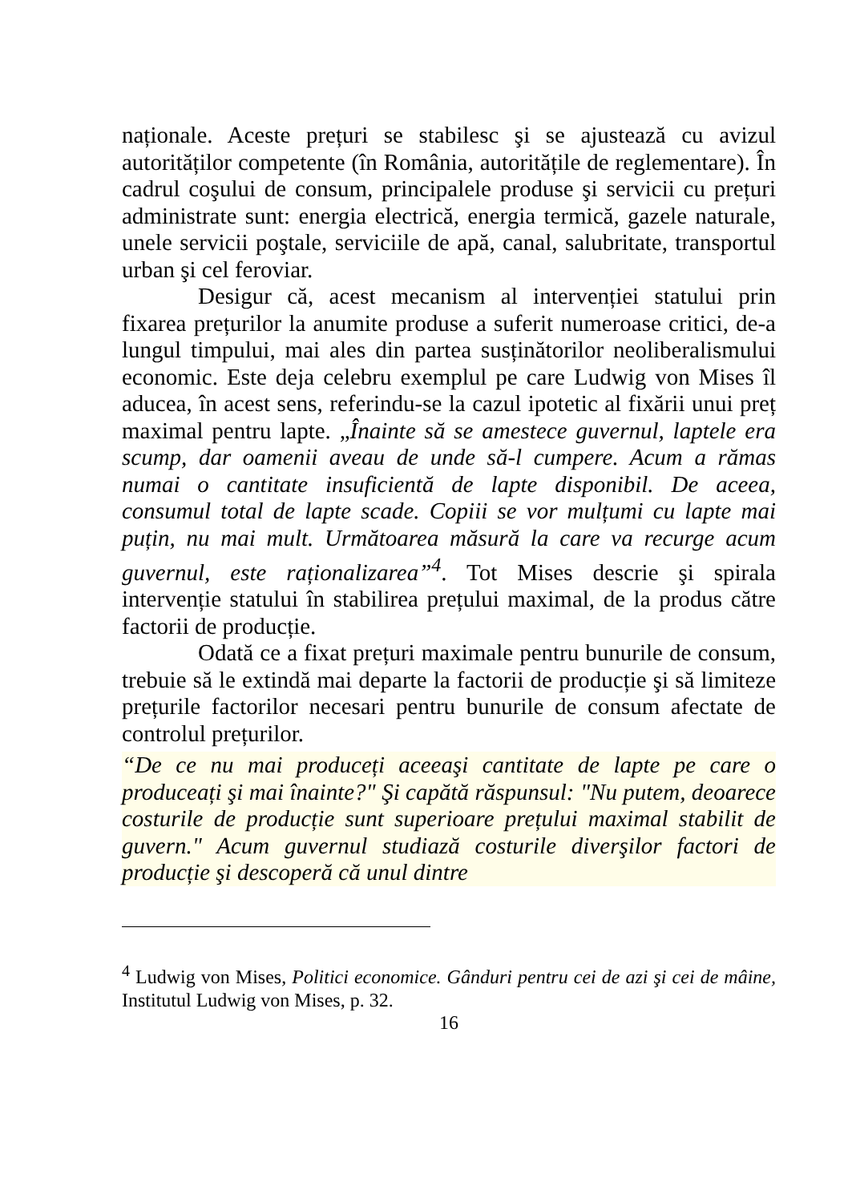naționale. Aceste prețuri se stabilesc şi se ajustează cu avizul autorităților competente (în România, autoritățile de reglementare). În cadrul coşului de consum, principalele produse şi servicii cu prețuri administrate sunt: energia electrică, energia termică, gazele naturale, unele servicii poştale, serviciile de apă, canal, salubritate, transportul urban şi cel feroviar.
Desigur că, acest mecanism al intervenției statului prin fixarea prețurilor la anumite produse a suferit numeroase critici, de-a lungul timpului, mai ales din partea susținătorilor neoliberalismului economic. Este deja celebru exemplul pe care Ludwig von Mises îl aducea, în acest sens, referindu-se la cazul ipotetic al fixării unui preț maximal pentru lapte. „Înainte să se amestece guvernul, laptele era scump, dar oamenii aveau de unde să-l cumpere. Acum a rămas numai o cantitate insuficientă de lapte disponibil. De aceea, consumul total de lapte scade. Copiii se vor mulțumi cu lapte mai puțin, nu mai mult. Următoarea măsură la care va recurge acum guvernul, este raționalizarea”<sup>4</sup>. Tot Mises descrie şi spirala intervenție statului în stabilirea prețului maximal, de la produs către factorii de producție.
Odată ce a fixat prețuri maximale pentru bunurile de consum, trebuie să le extindă mai departe la factorii de producție şi să limiteze prețurile factorilor necesari pentru bunurile de consum afectate de controlul prețurilor.
“De ce nu mai produceți aceeaşi cantitate de lapte pe care o produceați şi mai înainte?" Şi capătă răspunsul: "Nu putem, deoarece costurile de producție sunt superioare prețului maximal stabilit de guvern." Acum guvernul studiază costurile diverşilor factori de producție şi descoperă că unul dintre
<sup>4</sup> Ludwig von Mises, Politici economice. Gânduri pentru cei de azi şi cei de mâine, Institutul Ludwig von Mises, p. 32.
16